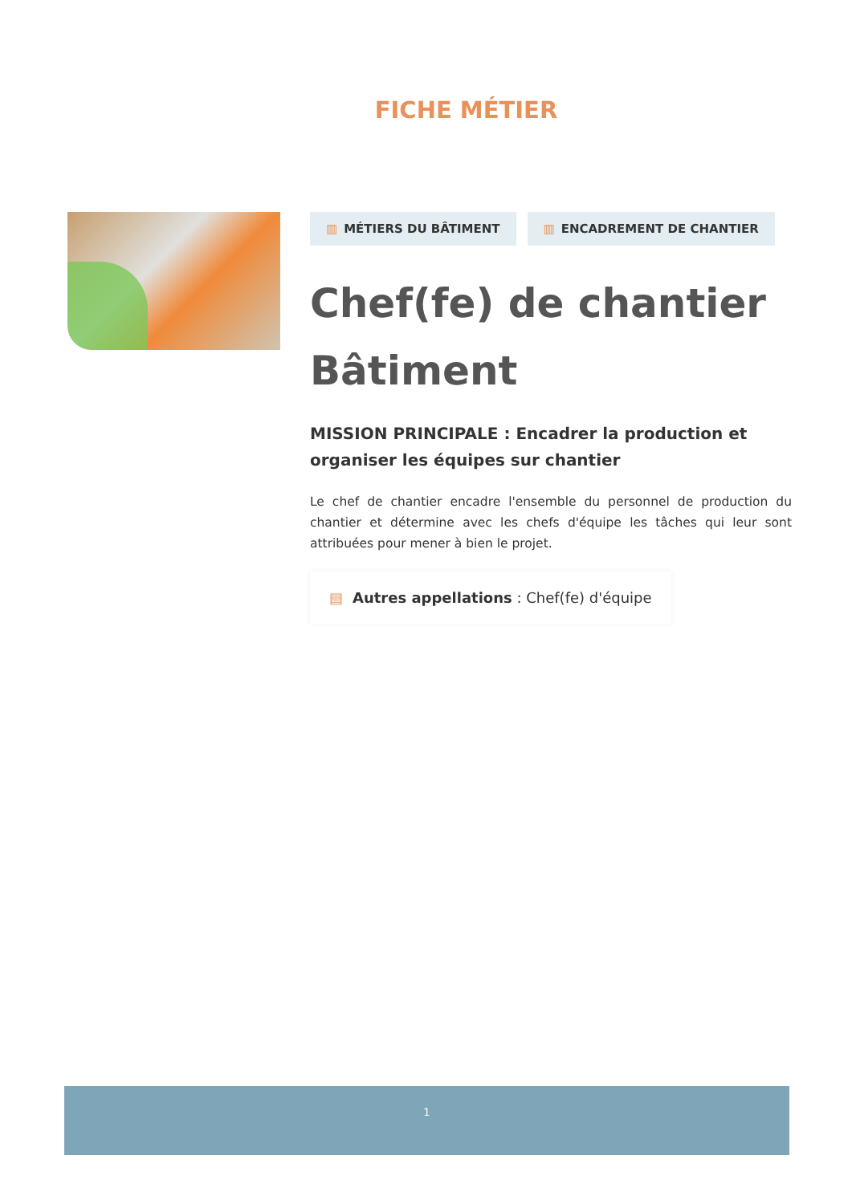FICHE MÉTIER
▥ MÉTIERS DU BÂTIMENT ▥ ENCADREMENT DE CHANTIER
Chef(fe) de chantier Bâtiment
MISSION PRINCIPALE : Encadrer la production et organiser les équipes sur chantier
Le chef de chantier encadre l'ensemble du personnel de production du chantier et détermine avec les chefs d'équipe les tâches qui leur sont attribuées pour mener à bien le projet.
▤ Autres appellations : Chef(fe) d'équipe
1